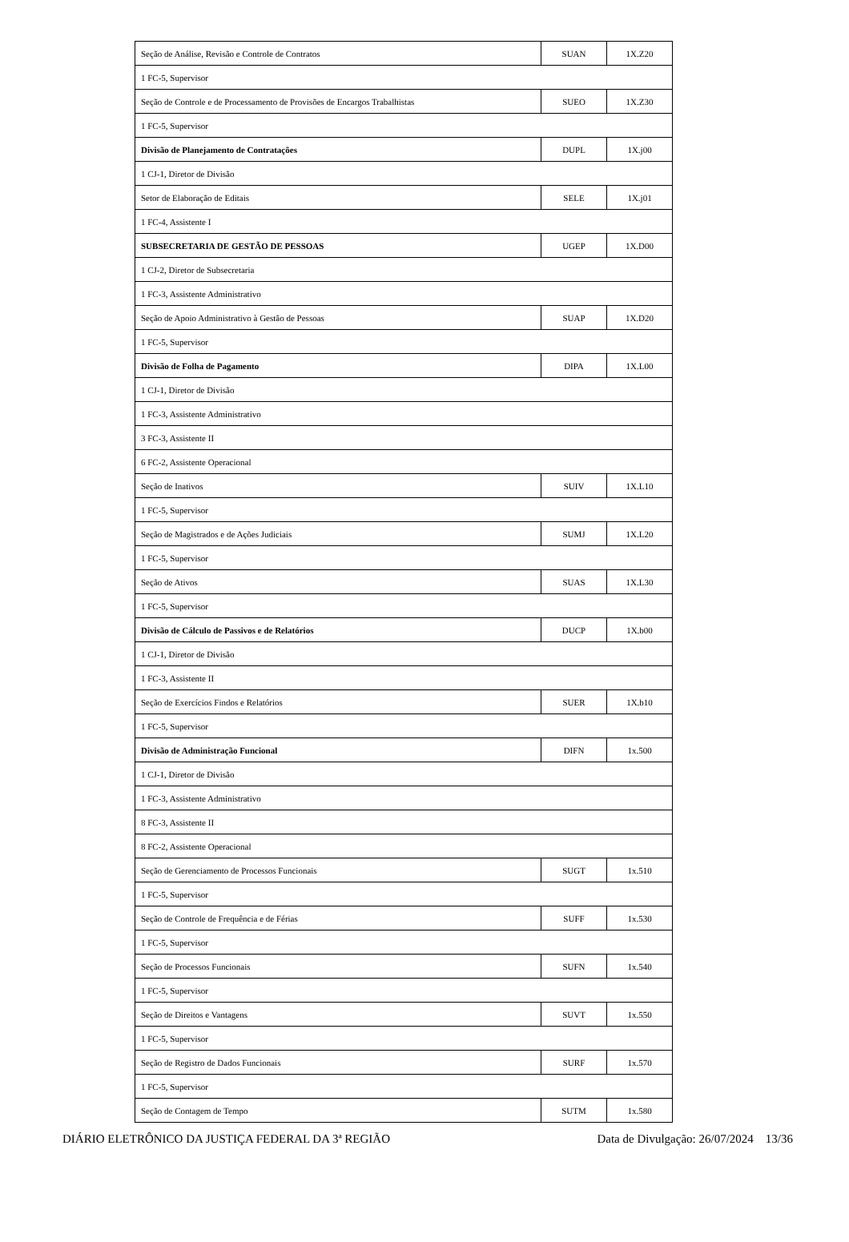| Seção de Análise, Revisão e Controle de Contratos | SUAN | 1X.Z20 |
| 1 FC-5, Supervisor | | |
| Seção de Controle e de Processamento de Provisões de Encargos Trabalhistas | SUEO | 1X.Z30 |
| 1 FC-5, Supervisor | | |
| Divisão de Planejamento de Contratações | DUPL | 1X.j00 |
| 1 CJ-1, Diretor de Divisão | | |
| Setor de Elaboração de Editais | SELE | 1X.j01 |
| 1 FC-4, Assistente I | | |
| SUBSECRETARIA DE GESTÃO DE PESSOAS | UGEP | 1X.D00 |
| 1 CJ-2, Diretor de Subsecretaria | | |
| 1 FC-3, Assistente Administrativo | | |
| Seção de Apoio Administrativo à Gestão de Pessoas | SUAP | 1X.D20 |
| 1 FC-5, Supervisor | | |
| Divisão de Folha de Pagamento | DIPA | 1X.L00 |
| 1 CJ-1, Diretor de Divisão | | |
| 1 FC-3, Assistente Administrativo | | |
| 3 FC-3, Assistente II | | |
| 6 FC-2, Assistente Operacional | | |
| Seção de Inativos | SUIV | 1X.L10 |
| 1 FC-5, Supervisor | | |
| Seção de Magistrados e de Ações Judiciais | SUMJ | 1X.L20 |
| 1 FC-5, Supervisor | | |
| Seção de Ativos | SUAS | 1X.L30 |
| 1 FC-5, Supervisor | | |
| Divisão de Cálculo de Passivos e de Relatórios | DUCP | 1X.b00 |
| 1 CJ-1, Diretor de Divisão | | |
| 1 FC-3, Assistente II | | |
| Seção de Exercícios Findos e Relatórios | SUER | 1X.b10 |
| 1 FC-5, Supervisor | | |
| Divisão de Administração Funcional | DIFN | 1x.500 |
| 1 CJ-1, Diretor de Divisão | | |
| 1 FC-3, Assistente Administrativo | | |
| 8 FC-3, Assistente II | | |
| 8 FC-2, Assistente Operacional | | |
| Seção de Gerenciamento de Processos Funcionais | SUGT | 1x.510 |
| 1 FC-5, Supervisor | | |
| Seção de Controle de Frequência e de Férias | SUFF | 1x.530 |
| 1 FC-5, Supervisor | | |
| Seção de Processos Funcionais | SUFN | 1x.540 |
| 1 FC-5, Supervisor | | |
| Seção de Direitos e Vantagens | SUVT | 1x.550 |
| 1 FC-5, Supervisor | | |
| Seção de Registro de Dados Funcionais | SURF | 1x.570 |
| 1 FC-5, Supervisor | | |
| Seção de Contagem de Tempo | SUTM | 1x.580 |
DIÁRIO ELETRÔNICO DA JUSTIÇA FEDERAL DA 3ª REGIÃO Data de Divulgação: 26/07/2024 13/36